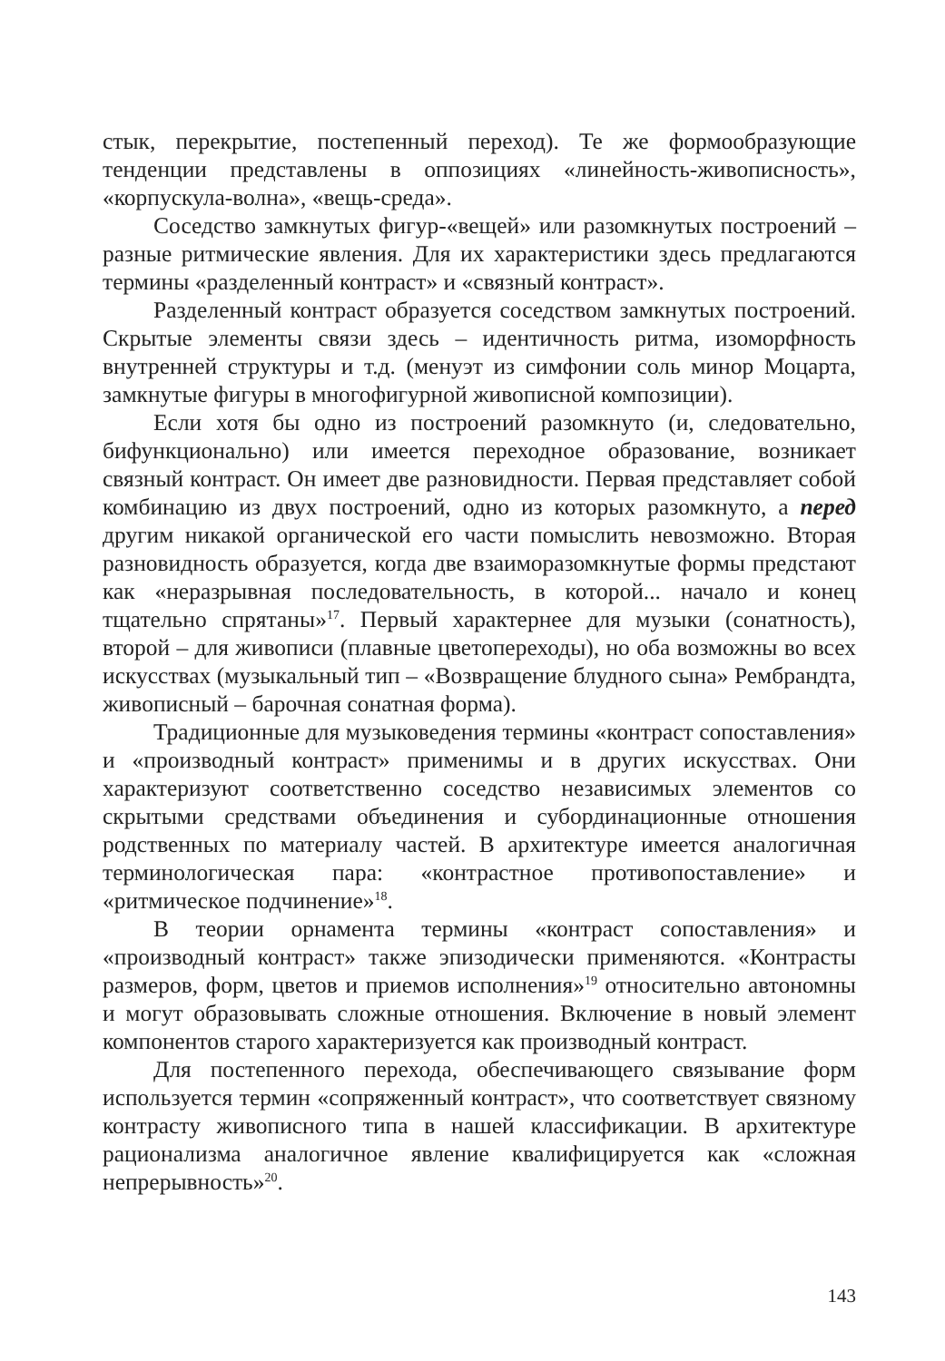стык, перекрытие, постепенный переход). Те же формообразующие тенденции представлены в оппозициях «линейность-живописность», «корпускула-волна», «вещь-среда».
Соседство замкнутых фигур-«вещей» или разомкнутых построений – разные ритмические явления. Для их характеристики здесь предлагаются термины «разделенный контраст» и «связный контраст».
Разделенный контраст образуется соседством замкнутых построений. Скрытые элементы связи здесь – идентичность ритма, изоморфность внутренней структуры и т.д. (менуэт из симфонии соль минор Моцарта, замкнутые фигуры в многофигурной живописной композиции).
Если хотя бы одно из построений разомкнуто (и, следовательно, бифункционально) или имеется переходное образование, возникает связный контраст. Он имеет две разновидности. Первая представляет собой комбинацию из двух построений, одно из которых разомкнуто, а перед другим никакой органической его части помыслить невозможно. Вторая разновидность образуется, когда две взаиморазомкнутые формы предстают как «неразрывная последовательность, в которой... начало и конец тщательно спрятаны»<sup>17</sup>. Первый характернее для музыки (сонатность), второй – для живописи (плавные цветопереходы), но оба возможны во всех искусствах (музыкальный тип – «Возвращение блудного сына» Рембрандта, живописный – барочная сонатная форма).
Традиционные для музыковедения термины «контраст сопоставления» и «производный контраст» применимы и в других искусствах. Они характеризуют соответственно соседство независимых элементов со скрытыми средствами объединения и субординационные отношения родственных по материалу частей. В архитектуре имеется аналогичная терминологическая пара: «контрастное противопоставление» и «ритмическое подчинение»<sup>18</sup>.
В теории орнамента термины «контраст сопоставления» и «производный контраст» также эпизодически применяются. «Контрасты размеров, форм, цветов и приемов исполнения»<sup>19</sup> относительно автономны и могут образовывать сложные отношения. Включение в новый элемент компонентов старого характеризуется как производный контраст.
Для постепенного перехода, обеспечивающего связывание форм используется термин «сопряженный контраст», что соответствует связному контрасту живописного типа в нашей классификации. В архитектуре рационализма аналогичное явление квалифицируется как «сложная непрерывность»<sup>20</sup>.
143